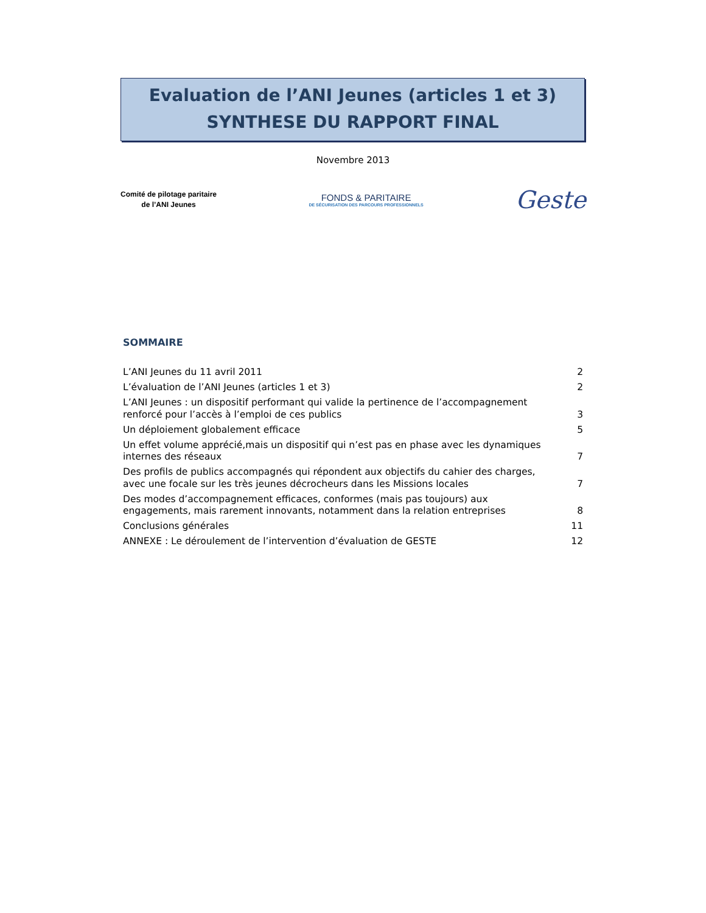Evaluation de l’ANI Jeunes (articles 1 et 3)
SYNTHESE DU RAPPORT FINAL
Novembre 2013
Comité de pilotage paritaire
de l’ANI Jeunes
FONDS & PARITAIRE
DE SÉCURISATION DES PARCOURS PROFESSIONNELS
Geste
SOMMAIRE
L’ANI Jeunes du 11 avril 2011 2
L’évaluation de l’ANI Jeunes (articles 1 et 3) 2
L’ANI Jeunes : un dispositif performant qui valide la pertinence de l’accompagnement renforcé pour l’accès à l’emploi de ces publics 3
Un déploiement globalement efficace 5
Un effet volume apprécié,mais un dispositif qui n’est pas en phase avec les dynamiques internes des réseaux 7
Des profils de publics accompagnés qui répondent aux objectifs du cahier des charges, avec une focale sur les très jeunes décrocheurs dans les Missions locales 7
Des modes d’accompagnement efficaces, conformes (mais pas toujours) aux engagements, mais rarement innovants, notamment dans la relation entreprises 8
Conclusions générales 11
ANNEXE : Le déroulement de l’intervention d’évaluation de GESTE 12